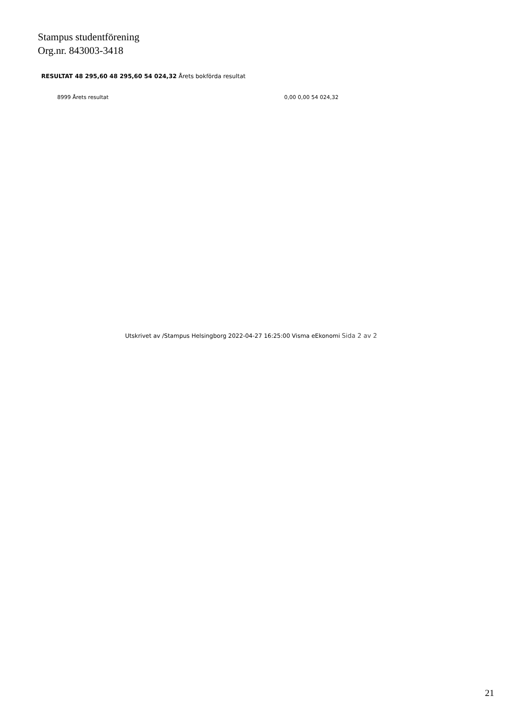Stampus studentförening
Org.nr. 843003-3418
RESULTAT 48 295,60 48 295,60 54 024,32 Årets bokförda resultat
8999 Årets resultat 0,00 0,00 54 024,32
Utskrivet av /Stampus Helsingborg 2022-04-27 16:25:00 Visma eEkonomi Sida 2 av 2
21